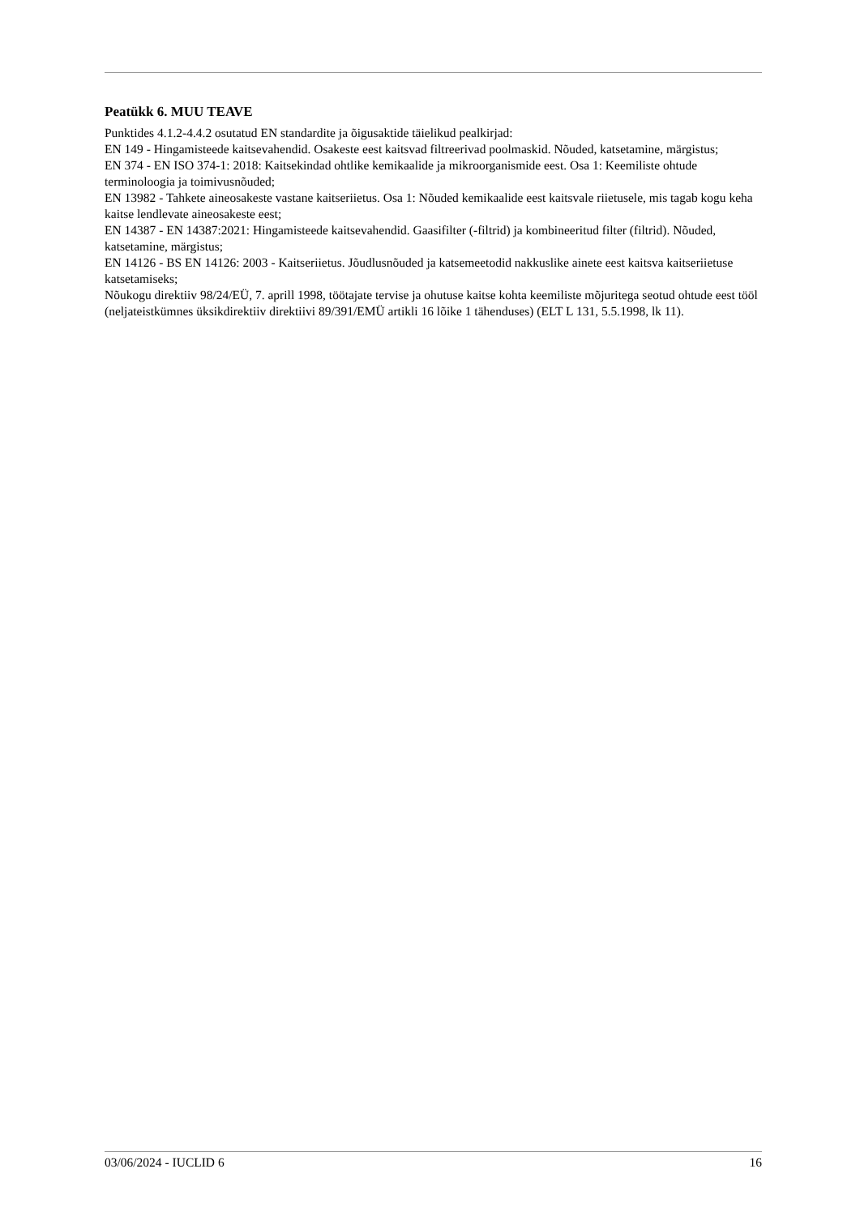Peatükk 6. MUU TEAVE
Punktides 4.1.2-4.4.2 osutatud EN standardite ja õigusaktide täielikud pealkirjad:
EN 149 - Hingamisteede kaitsevahendid. Osakeste eest kaitsvad filtreerivad poolmaskid. Nõuded, katsetamine, märgistus;
EN 374 - EN ISO 374-1: 2018: Kaitsekindad ohtlike kemikaalide ja mikroorganismide eest. Osa 1: Keemiliste ohtude terminoloogia ja toimivusnõuded;
EN 13982 - Tahkete aineosakeste vastane kaitseriietus. Osa 1: Nõuded kemikaalide eest kaitsvale riietusele, mis tagab kogu keha kaitse lendlevate aineosakeste eest;
EN 14387 - EN 14387:2021: Hingamisteede kaitsevahendid. Gaasifilter (-filtrid) ja kombineeritud filter (filtrid). Nõuded, katsetamine, märgistus;
EN 14126 - BS EN 14126: 2003 - Kaitseriietus. Jõudlusnõuded ja katsemeetodid nakkuslike ainete eest kaitsva kaitseriietuse katsetamiseks;
Nõukogu direktiiv 98/24/EÜ, 7. aprill 1998, töötajate tervise ja ohutuse kaitse kohta keemiliste mõjuritega seotud ohtude eest tööl (neljateistkümnes üksikdirektiiv direktiivi 89/391/EMÜ artikli 16 lõike 1 tähenduses) (ELT L 131, 5.5.1998, lk 11).
03/06/2024 - IUCLID 6 16